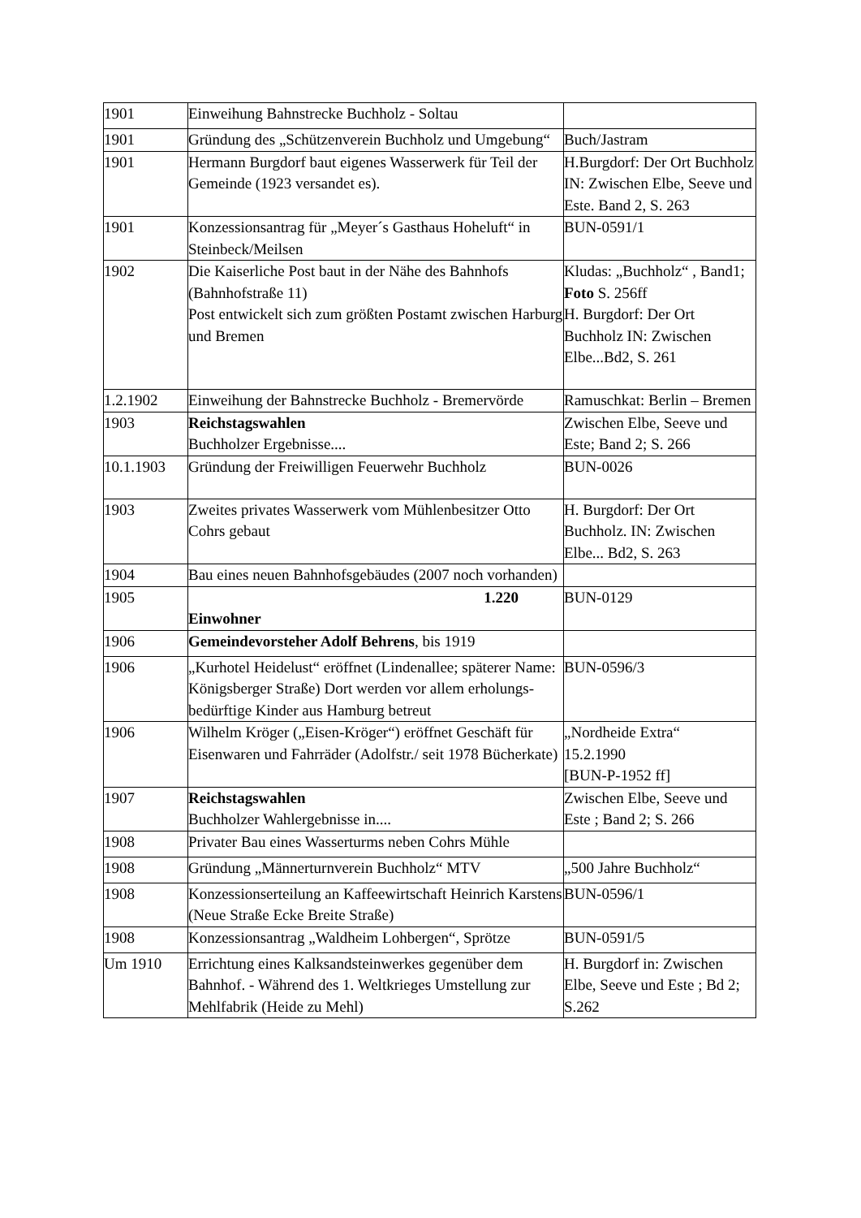| 1901 | Einweihung Bahnstrecke Buchholz - Soltau | |
| 1901 | Gründung des „Schützenverein Buchholz und Umgebung“ | Buch/Jastram |
| 1901 | Hermann Burgdorf baut eigenes Wasserwerk für Teil der Gemeinde (1923 versandet es). | H.Burgdorf: Der Ort Buchholz IN: Zwischen Elbe, Seeve und Este. Band 2, S. 263 |
| 1901 | Konzessionsantrag für „Meyer´s Gasthaus Hoheluft“ in Steinbeck/Meilsen | BUN-0591/1 |
| 1902 | Die Kaiserliche Post baut in der Nähe des Bahnhofs (Bahnhofstraße 11) Post entwickelt sich zum größten Postamt zwischen Harburg und Bremen | Kludas: „Buchholz“ , Band1; Foto S. 256ff H. Burgdorf: Der Ort Buchholz IN: Zwischen Elbe...Bd2, S. 261 |
| 1.2.1902 | Einweihung der Bahnstrecke Buchholz - Bremervörde | Ramuschkat: Berlin – Bremen |
| 1903 | Reichstagswahlen Buchholzer Ergebnisse.... | Zwischen Elbe, Seeve und Este; Band 2; S. 266 |
| 10.1.1903 | Gründung der Freiwilligen Feuerwehr Buchholz | BUN-0026 |
| 1903 | Zweites privates Wasserwerk vom Mühlenbesitzer Otto Cohrs gebaut | H. Burgdorf: Der Ort Buchholz. IN: Zwischen Elbe... Bd2, S. 263 |
| 1904 | Bau eines neuen Bahnhofsgebäudes (2007 noch vorhanden) | |
| 1905 | 1.220 Einwohner | BUN-0129 |
| 1906 | Gemeindevorsteher Adolf Behrens , bis 1919 | |
| 1906 | „Kurhotel Heidelust“ eröffnet (Lindenallee; späterer Name: Königsberger Straße) Dort werden vor allem erholungs-bedürftige Kinder aus Hamburg betreut | BUN-0596/3 |
| 1906 | Wilhelm Kröger („Eisen-Kröger“) eröffnet Geschäft für Eisenwaren und Fahrräder (Adolfstr./ seit 1978 Bücherkate) | „Nordheide Extra“ 15.2.1990 [BUN-P-1952 ff] |
| 1907 | Reichstagswahlen Buchholzer Wahlergebnisse in.... | Zwischen Elbe, Seeve und Este ; Band 2; S. 266 |
| 1908 | Privater Bau eines Wasserturms neben Cohrs Mühle | |
| 1908 | Gründung „Männerturnverein Buchholz“ MTV | „500 Jahre Buchholz“ |
| 1908 | Konzessionserteilung an Kaffeewirtschaft Heinrich Karstens (Neue Straße Ecke Breite Straße) | BUN-0596/1 |
| 1908 | Konzessionsantrag „Waldheim Lohbergen“, Sprötze | BUN-0591/5 |
| Um 1910 | Errichtung eines Kalksandsteinwerkes gegenüber dem Bahnhof. - Während des 1. Weltkrieges Umstellung zur Mehlfabrik (Heide zu Mehl) | H. Burgdorf in: Zwischen Elbe, Seeve und Este ; Bd 2; S.262 |